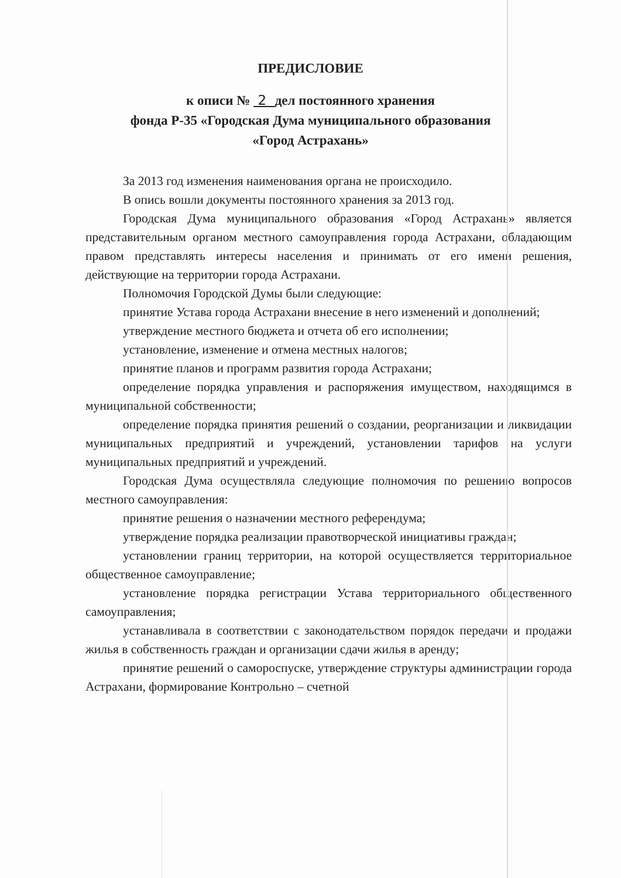ПРЕДИСЛОВИЕ
к описи № 2 дел постоянного хранения
фонда Р-35 «Городская Дума муниципального образования
«Город Астрахань»
За 2013 год изменения наименования органа не происходило.
В опись вошли документы постоянного хранения за 2013 год.
Городская Дума муниципального образования «Город Астрахань» является представительным органом местного самоуправления города Астрахани, обладающим правом представлять интересы населения и принимать от его имени решения, действующие на территории города Астрахани.
Полномочия Городской Думы были следующие:
принятие Устава города Астрахани внесение в него изменений и дополнений;
утверждение местного бюджета и отчета об его исполнении;
установление, изменение и отмена местных налогов;
принятие планов и программ развития города Астрахани;
определение порядка управления и распоряжения имуществом, находящимся в муниципальной собственности;
определение порядка принятия решений о создании, реорганизации и ликвидации муниципальных предприятий и учреждений, установлении тарифов на услуги муниципальных предприятий и учреждений.
Городская Дума осуществляла следующие полномочия по решению вопросов местного самоуправления:
принятие решения о назначении местного референдума;
утверждение порядка реализации правотворческой инициативы граждан;
установлении границ территории, на которой осуществляется территориальное общественное самоуправление;
установление порядка регистрации Устава территориального общественного самоуправления;
устанавливала в соответствии с законодательством порядок передачи и продажи жилья в собственность граждан и организации сдачи жилья в аренду;
принятие решений о самороспуске, утверждение структуры администрации города Астрахани, формирование Контрольно – счетной